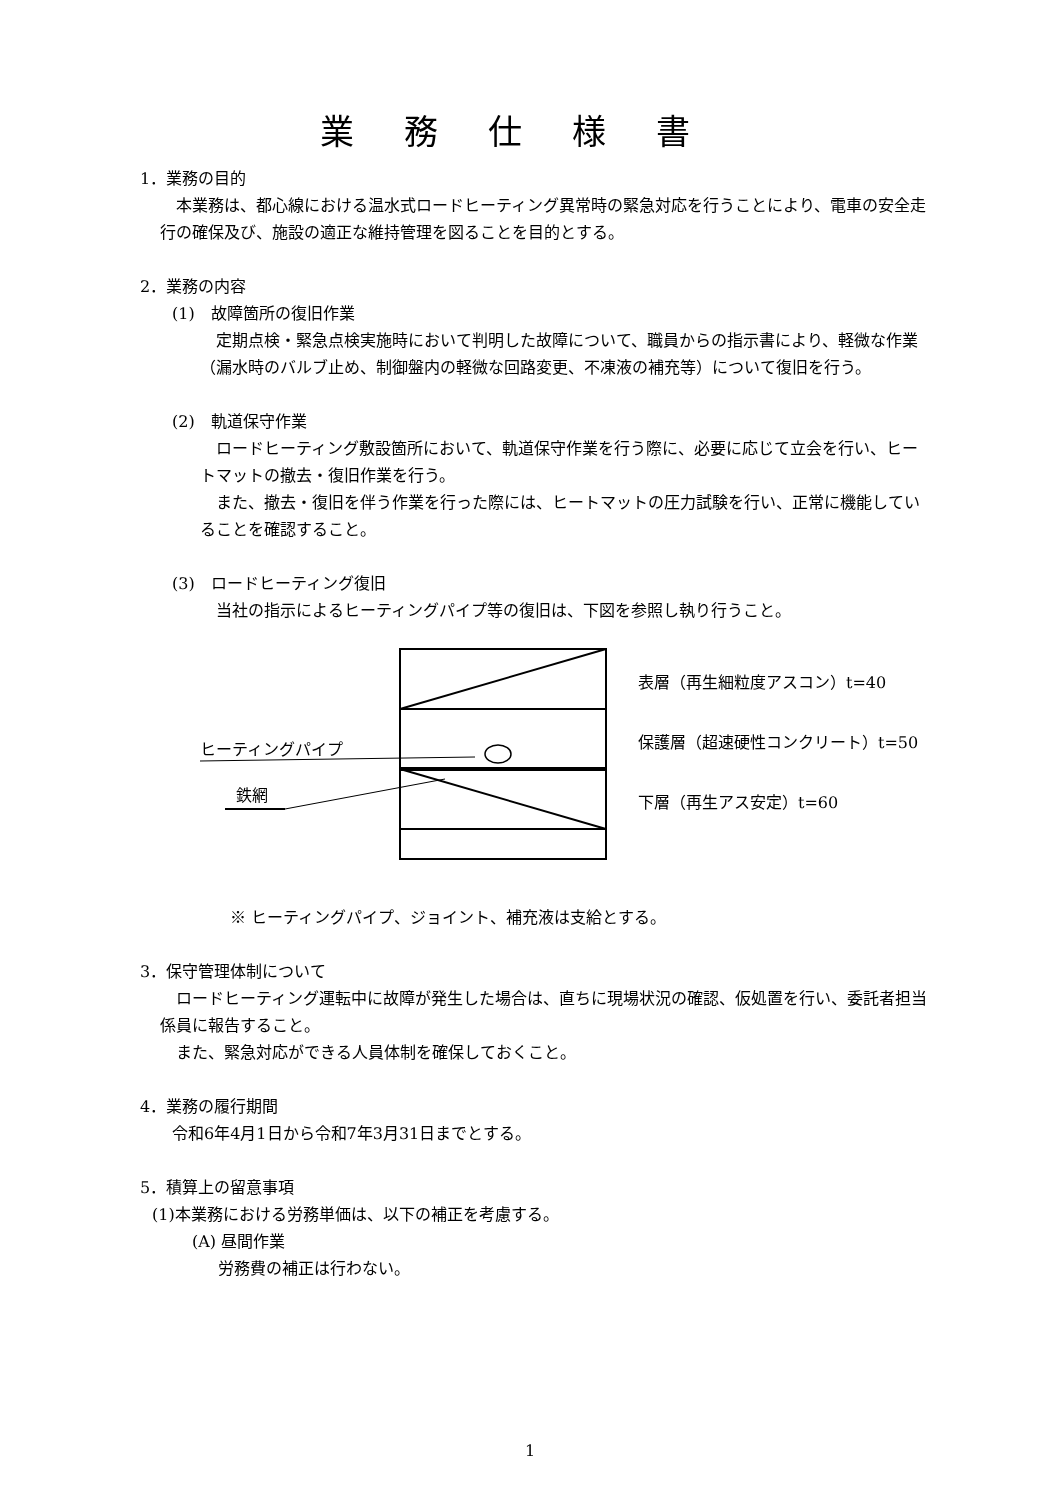業務仕様書
1．業務の目的
　本業務は、都心線における温水式ロードヒーティング異常時の緊急対応を行うことにより、電車の安全走行の確保及び、施設の適正な維持管理を図ることを目的とする。
2．業務の内容
(1)　故障箇所の復旧作業
　定期点検・緊急点検実施時において判明した故障について、職員からの指示書により、軽微な作業（漏水時のバルブ止め、制御盤内の軽微な回路変更、不凍液の補充等）について復旧を行う。
(2)　軌道保守作業
　ロードヒーティング敷設箇所において、軌道保守作業を行う際に、必要に応じて立会を行い、ヒートマットの撤去・復旧作業を行う。
　また、撤去・復旧を伴う作業を行った際には、ヒートマットの圧力試験を行い、正常に機能していることを確認すること。
(3)　ロードヒーティング復旧
　当社の指示によるヒーティングパイプ等の復旧は、下図を参照し執り行うこと。
表層（再生細粒度アスコン）t=40
保護層（超速硬性コンクリート）t=50
下層（再生アス安定）t=60
ヒーティングパイプ
鉄網
※ ヒーティングパイプ、ジョイント、補充液は支給とする。
3．保守管理体制について
　ロードヒーティング運転中に故障が発生した場合は、直ちに現場状況の確認、仮処置を行い、委託者担当係員に報告すること。
　また、緊急対応ができる人員体制を確保しておくこと。
4．業務の履行期間
令和6年4月1日から令和7年3月31日までとする。
5．積算上の留意事項
(1)本業務における労務単価は、以下の補正を考慮する。
(A) 昼間作業
労務費の補正は行わない。
1